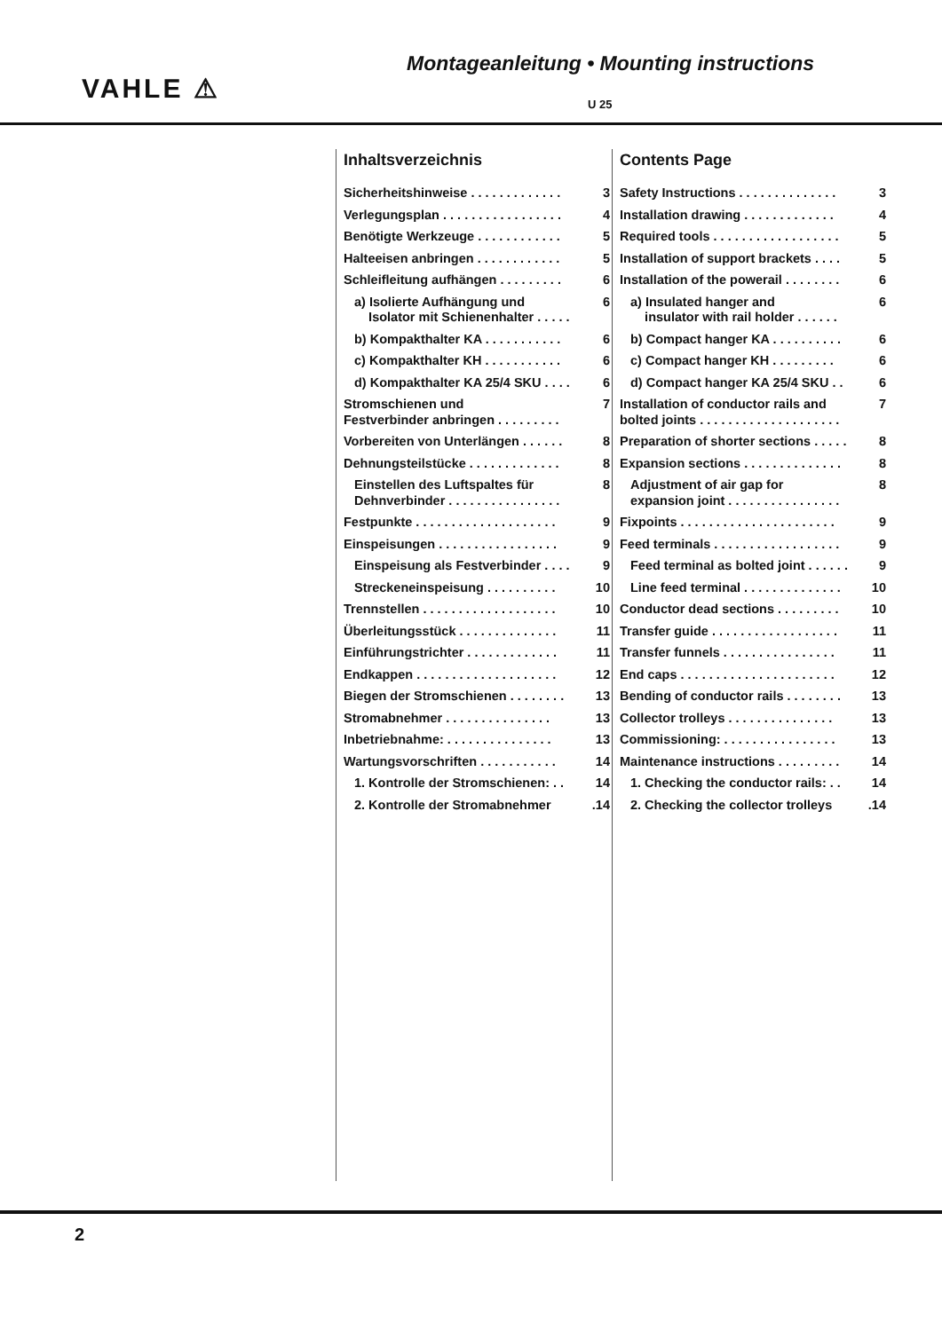VAHLE ⚠
Montageanleitung • Mounting instructions
U 25
Inhaltsverzeichnis
Sicherheitshinweise . . . . . . . . . . . . . 3
Verlegungsplan . . . . . . . . . . . . . . . . . 4
Benötigte Werkzeuge . . . . . . . . . . . . 5
Halteeisen anbringen . . . . . . . . . . . . 5
Schleifleitung aufhängen . . . . . . . . . 6
a) Isolierte Aufhängung und
Isolator mit Schienenhalter . . . . . 6
b) Kompakthalter KA . . . . . . . . . . . 6
c) Kompakthalter KH . . . . . . . . . . . 6
d) Kompakthalter KA 25/4 SKU . . . . 6
Stromschienen und
Festverbinder anbringen . . . . . . . . . 7
Vorbereiten von Unterlängen . . . . . . 8
Dehnungsteilstücke . . . . . . . . . . . . . 8
Einstellen des Luftspaltes für
Dehnverbinder . . . . . . . . . . . . . . . . 8
Festpunkte . . . . . . . . . . . . . . . . . . . . 9
Einspeisungen . . . . . . . . . . . . . . . . . 9
Einspeisung als Festverbinder . . . . 9
Streckeneinspeisung . . . . . . . . . . 10
Trennstellen . . . . . . . . . . . . . . . . . . . 10
Überleitungsstück . . . . . . . . . . . . . . 11
Einführungstrichter . . . . . . . . . . . . . 11
Endkappen . . . . . . . . . . . . . . . . . . . . 12
Biegen der Stromschienen . . . . . . . . 13
Stromabnehmer . . . . . . . . . . . . . . . 13
Inbetriebnahme: . . . . . . . . . . . . . . . 13
Wartungsvorschriften . . . . . . . . . . . 14
1. Kontrolle der Stromschienen: . . 14
2. Kontrolle der Stromabnehmer.14
Contents Page
Safety Instructions . . . . . . . . . . . . . . 3
Installation drawing . . . . . . . . . . . . . 4
Required tools . . . . . . . . . . . . . . . . . . 5
Installation of support brackets . . . . 5
Installation of the powerail . . . . . . . . 6
a) Insulated hanger and
insulator with rail holder . . . . . . 6
b) Compact hanger KA . . . . . . . . . . 6
c) Compact hanger KH . . . . . . . . . 6
d) Compact hanger KA 25/4 SKU . . 6
Installation of conductor rails and
bolted joints . . . . . . . . . . . . . . . . . . . . 7
Preparation of shorter sections . . . . . 8
Expansion sections . . . . . . . . . . . . . . 8
Adjustment of air gap for
expansion joint . . . . . . . . . . . . . . . . 8
Fixpoints . . . . . . . . . . . . . . . . . . . . . . 9
Feed terminals . . . . . . . . . . . . . . . . . . 9
Feed terminal as bolted joint . . . . . . 9
Line feed terminal . . . . . . . . . . . . . . 10
Conductor dead sections . . . . . . . . . 10
Transfer guide . . . . . . . . . . . . . . . . . . 11
Transfer funnels . . . . . . . . . . . . . . . . 11
End caps . . . . . . . . . . . . . . . . . . . . . . 12
Bending of conductor rails . . . . . . . . 13
Collector trolleys . . . . . . . . . . . . . . . 13
Commissioning: . . . . . . . . . . . . . . . . 13
Maintenance instructions . . . . . . . . . 14
1. Checking the conductor rails: . . 14
2. Checking the collector trolleys.14
2